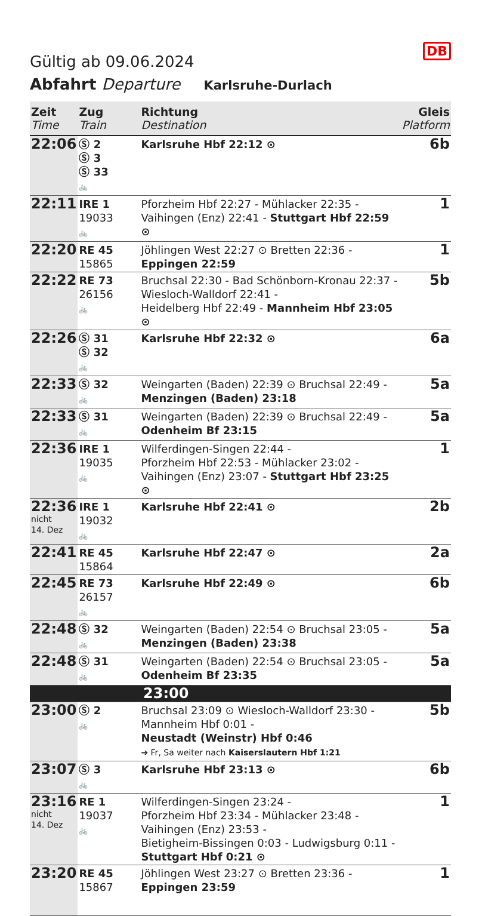DB
Gültig ab 09.06.2024
Abfahrt Departure Karlsruhe-Durlach
| Zeit Time | Zug Train | Richtung Destination | Gleis Platform |
| --- | --- | --- | --- |
| 22:06 | Ⓢ 2 Ⓢ 3 Ⓢ 33 🚲 | Karlsruhe Hbf 22:12 ⊙ | 6b |
| 22:11 | IRE 1 19033 🚲 | Pforzheim Hbf 22:27 - Mühlacker 22:35 - Vaihingen (Enz) 22:41 - Stuttgart Hbf 22:59 ⊙ | 1 |
| 22:20 | RE 45 15865 | Jöhlingen West 22:27 ⊙ Bretten 22:36 - Eppingen 22:59 | 1 |
| 22:22 | RE 73 26156 🚲 | Bruchsal 22:30 - Bad Schönborn-Kronau 22:37 - Wiesloch-Walldorf 22:41 - Heidelberg Hbf 22:49 - Mannheim Hbf 23:05 ⊙ | 5b |
| 22:26 | Ⓢ 31 Ⓢ 32 🚲 | Karlsruhe Hbf 22:32 ⊙ | 6a |
| 22:33 | Ⓢ 32 🚲 | Weingarten (Baden) 22:39 ⊙ Bruchsal 22:49 - Menzingen (Baden) 23:18 | 5a |
| 22:33 | Ⓢ 31 🚲 | Weingarten (Baden) 22:39 ⊙ Bruchsal 22:49 - Odenheim Bf 23:15 | 5a |
| 22:36 | IRE 1 19035 🚲 | Wilferdingen-Singen 22:44 - Pforzheim Hbf 22:53 - Mühlacker 23:02 - Vaihingen (Enz) 23:07 - Stuttgart Hbf 23:25 ⊙ | 1 |
| 22:36 nicht 14. Dez | IRE 1 19032 🚲 | Karlsruhe Hbf 22:41 ⊙ | 2b |
| 22:41 | RE 45 15864 | Karlsruhe Hbf 22:47 ⊙ | 2a |
| 22:45 | RE 73 26157 🚲 | Karlsruhe Hbf 22:49 ⊙ | 6b |
| 22:48 | Ⓢ 32 🚲 | Weingarten (Baden) 22:54 ⊙ Bruchsal 23:05 - Menzingen (Baden) 23:38 | 5a |
| 22:48 | Ⓢ 31 🚲 | Weingarten (Baden) 22:54 ⊙ Bruchsal 23:05 - Odenheim Bf 23:35 | 5a |
| 23:00 | | | |
| 23:00 | Ⓢ 2 🚲 | Bruchsal 23:09 ⊙ Wiesloch-Walldorf 23:30 - Mannheim Hbf 0:01 - Neustadt (Weinstr) Hbf 0:46 ➔ Fr, Sa weiter nach Kaiserslautern Hbf 1:21 | 5b |
| 23:07 | Ⓢ 3 🚲 | Karlsruhe Hbf 23:13 ⊙ | 6b |
| 23:16 nicht 14. Dez | RE 1 19037 🚲 | Wilferdingen-Singen 23:24 - Pforzheim Hbf 23:34 - Mühlacker 23:48 - Vaihingen (Enz) 23:53 - Bietigheim-Bissingen 0:03 - Ludwigsburg 0:11 - Stuttgart Hbf 0:21 ⊙ | 1 |
| 23:20 | RE 45 15867 | Jöhlingen West 23:27 ⊙ Bretten 23:36 - Eppingen 23:59 | 1 |